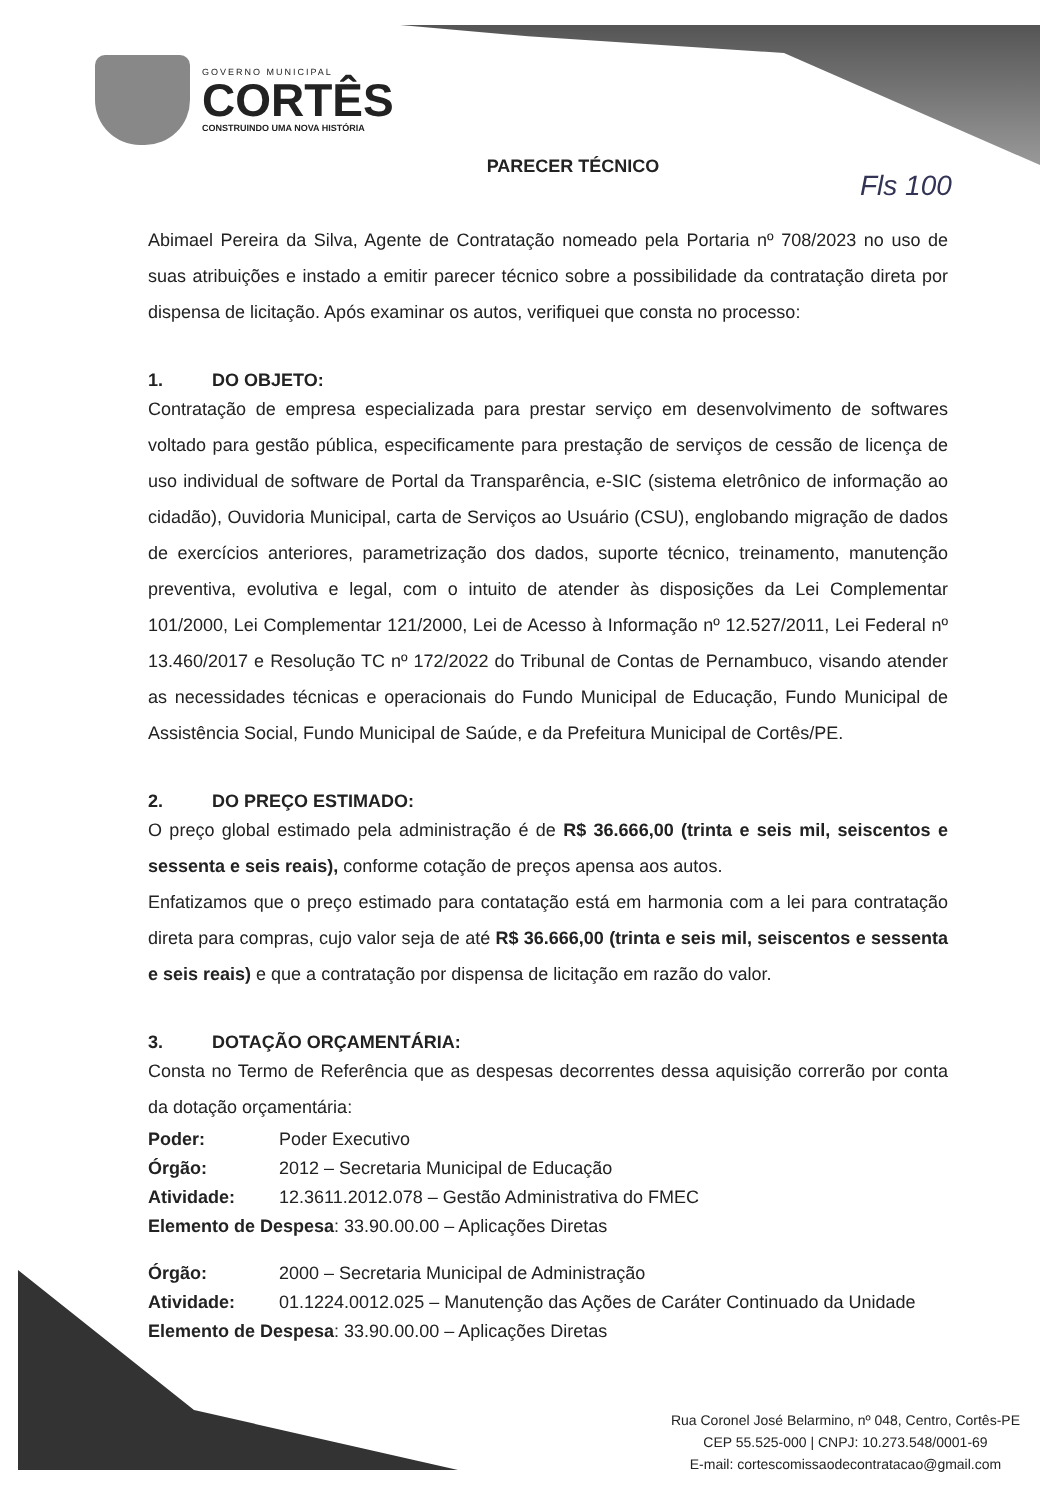GOVERNO MUNICIPAL
CORTÊS
CONSTRUINDO UMA NOVA HISTÓRIA
Fls 100
PARECER TÉCNICO
Abimael Pereira da Silva, Agente de Contratação nomeado pela Portaria nº 708/2023 no uso de suas atribuições e instado a emitir parecer técnico sobre a possibilidade da contratação direta por dispensa de licitação. Após examinar os autos, verifiquei que consta no processo:
1. DO OBJETO:
Contratação de empresa especializada para prestar serviço em desenvolvimento de softwares voltado para gestão pública, especificamente para prestação de serviços de cessão de licença de uso individual de software de Portal da Transparência, e-SIC (sistema eletrônico de informação ao cidadão), Ouvidoria Municipal, carta de Serviços ao Usuário (CSU), englobando migração de dados de exercícios anteriores, parametrização dos dados, suporte técnico, treinamento, manutenção preventiva, evolutiva e legal, com o intuito de atender às disposições da Lei Complementar 101/2000, Lei Complementar 121/2000, Lei de Acesso à Informação nº 12.527/2011, Lei Federal nº 13.460/2017 e Resolução TC nº 172/2022 do Tribunal de Contas de Pernambuco, visando atender as necessidades técnicas e operacionais do Fundo Municipal de Educação, Fundo Municipal de Assistência Social, Fundo Municipal de Saúde, e da Prefeitura Municipal de Cortês/PE.
2. DO PREÇO ESTIMADO:
O preço global estimado pela administração é de R$ 36.666,00 (trinta e seis mil, seiscentos e sessenta e seis reais), conforme cotação de preços apensa aos autos.
Enfatizamos que o preço estimado para contatação está em harmonia com a lei para contratação direta para compras, cujo valor seja de até R$ 36.666,00 (trinta e seis mil, seiscentos e sessenta e seis reais) e que a contratação por dispensa de licitação em razão do valor.
3. DOTAÇÃO ORÇAMENTÁRIA:
Consta no Termo de Referência que as despesas decorrentes dessa aquisição correrão por conta da dotação orçamentária:
Poder: Poder Executivo
Órgão: 2012 – Secretaria Municipal de Educação
Atividade: 12.3611.2012.078 – Gestão Administrativa do FMEC
Elemento de Despesa: 33.90.00.00 – Aplicações Diretas
Órgão: 2000 – Secretaria Municipal de Administração
Atividade: 01.1224.0012.025 – Manutenção das Ações de Caráter Continuado da Unidade
Elemento de Despesa: 33.90.00.00 – Aplicações Diretas
Rua Coronel José Belarmino, nº 048, Centro, Cortês-PE
CEP 55.525-000 | CNPJ: 10.273.548/0001-69
E-mail: cortescomissaodecontratacao@gmail.com